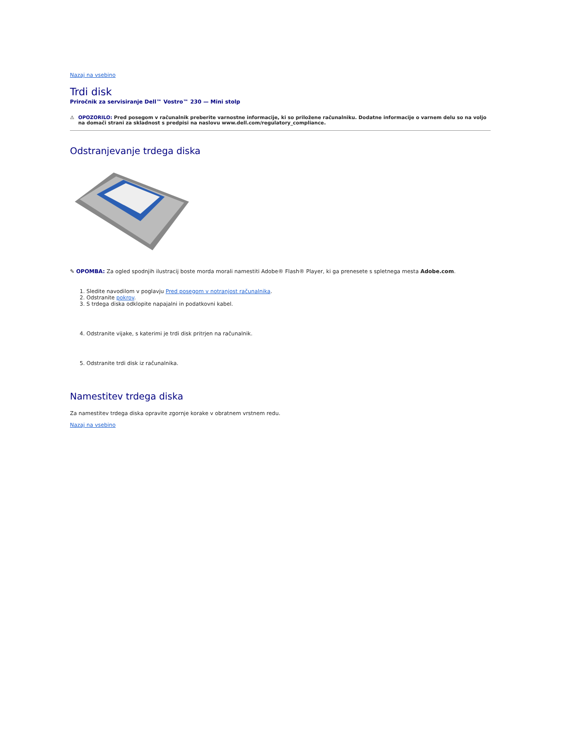Nazaj na vsebino
Trdi disk
Priročnik za servisiranje Dell™ Vostro™ 230 — Mini stolp
⚠ OPOZORILO: Pred posegom v računalnik preberite varnostne informacije, ki so priložene računalniku. Dodatne informacije o varnem delu so na voljo na domači strani za skladnost s predpisi na naslovu www.dell.com/regulatory_compliance.
Odstranjevanje trdega diska
✎ OPOMBA: Za ogled spodnjih ilustracij boste morda morali namestiti Adobe® Flash® Player, ki ga prenesete s spletnega mesta Adobe.com.
1. Sledite navodilom v poglavju Pred posegom v notranjost računalnika.
2. Odstranite pokrov.
3. S trdega diska odklopite napajalni in podatkovni kabel.
4. Odstranite vijake, s katerimi je trdi disk pritrjen na računalnik.
5. Odstranite trdi disk iz računalnika.
Namestitev trdega diska
Za namestitev trdega diska opravite zgornje korake v obratnem vrstnem redu.
Nazaj na vsebino